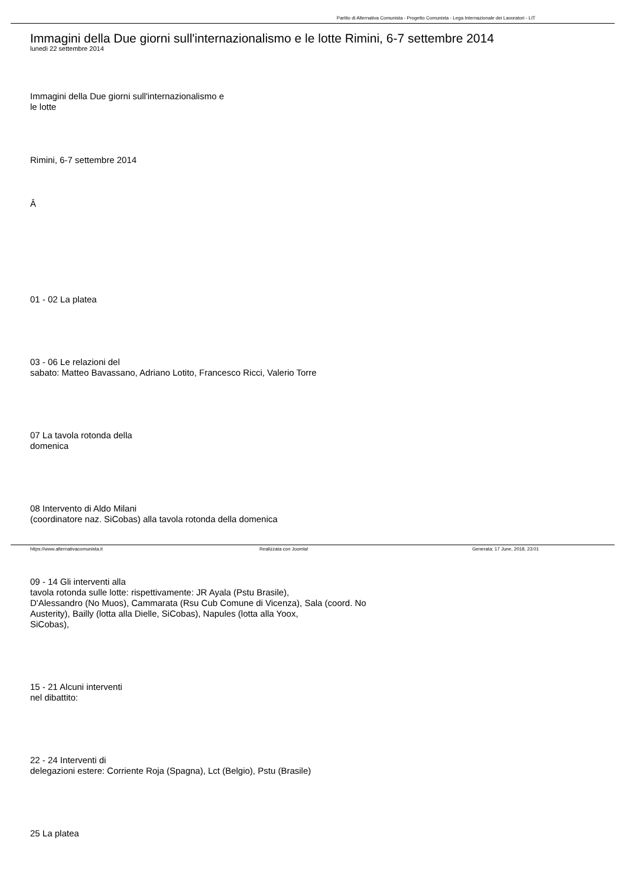Partito di Alternativa Comunista - Progetto Comunista - Lega Internazionale dei Lavoratori - LIT
Immagini della Due giorni sull'internazionalismo e le lotte Rimini, 6-7 settembre 2014
lunedì 22 settembre 2014
Immagini della Due giorni sull'internazionalismo e
le lotte
Rimini, 6-7 settembre 2014
Â
01 - 02 La platea
03 - 06 Le relazioni del
sabato: Matteo Bavassano, Adriano Lotito, Francesco Ricci, Valerio Torre
07 La tavola rotonda della
domenica
08 Intervento di Aldo Milani
(coordinatore naz. SiCobas) alla tavola rotonda della domenica
09 - 14 Gli interventi alla
tavola rotonda sulle lotte: rispettivamente: JR Ayala (Pstu Brasile),
D'Alessandro (No Muos), Cammarata (Rsu Cub Comune di Vicenza), Sala (coord. No
Austerity), Bailly (lotta alla Dielle, SiCobas), Napules (lotta alla Yoox,
SiCobas),
15 - 21 Alcuni interventi
nel dibattito:
22 - 24 Interventi di
delegazioni estere: Corriente Roja (Spagna), Lct (Belgio), Pstu (Brasile)
25 La platea
https://www.alternativacomunista.it Realizzata con Joomla! Generata: 17 June, 2018, 23:01